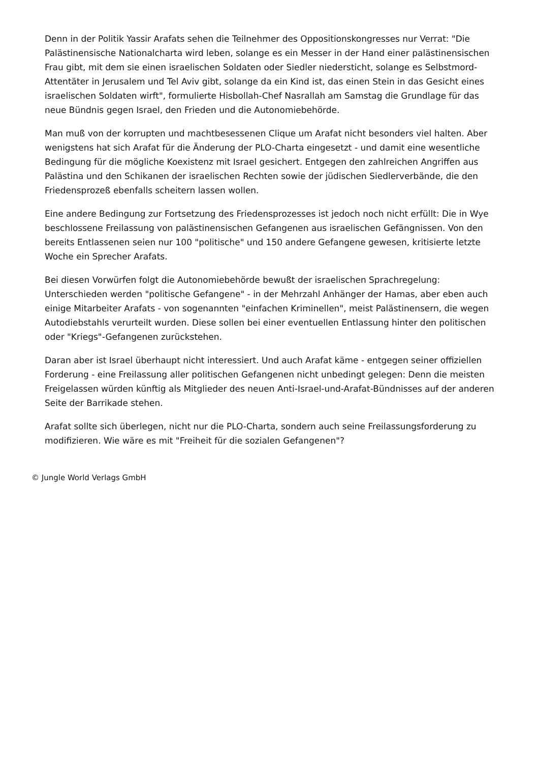Denn in der Politik Yassir Arafats sehen die Teilnehmer des Oppositionskongresses nur Verrat: "Die Palästinensische Nationalcharta wird leben, solange es ein Messer in der Hand einer palästinensischen Frau gibt, mit dem sie einen israelischen Soldaten oder Siedler niedersticht, solange es Selbstmord-Attentäter in Jerusalem und Tel Aviv gibt, solange da ein Kind ist, das einen Stein in das Gesicht eines israelischen Soldaten wirft", formulierte Hisbollah-Chef Nasrallah am Samstag die Grundlage für das neue Bündnis gegen Israel, den Frieden und die Autonomiebehörde.
Man muß von der korrupten und machtbesessenen Clique um Arafat nicht besonders viel halten. Aber wenigstens hat sich Arafat für die Änderung der PLO-Charta eingesetzt - und damit eine wesentliche Bedingung für die mögliche Koexistenz mit Israel gesichert. Entgegen den zahlreichen Angriffen aus Palästina und den Schikanen der israelischen Rechten sowie der jüdischen Siedlerverbände, die den Friedensprozeß ebenfalls scheitern lassen wollen.
Eine andere Bedingung zur Fortsetzung des Friedensprozesses ist jedoch noch nicht erfüllt: Die in Wye beschlossene Freilassung von palästinensischen Gefangenen aus israelischen Gefängnissen. Von den bereits Entlassenen seien nur 100 "politische" und 150 andere Gefangene gewesen, kritisierte letzte Woche ein Sprecher Arafats.
Bei diesen Vorwürfen folgt die Autonomiebehörde bewußt der israelischen Sprachregelung: Unterschieden werden "politische Gefangene" - in der Mehrzahl Anhänger der Hamas, aber eben auch einige Mitarbeiter Arafats - von sogenannten "einfachen Kriminellen", meist Palästinensern, die wegen Autodiebstahls verurteilt wurden. Diese sollen bei einer eventuellen Entlassung hinter den politischen oder "Kriegs"-Gefangenen zurückstehen.
Daran aber ist Israel überhaupt nicht interessiert. Und auch Arafat käme - entgegen seiner offiziellen Forderung - eine Freilassung aller politischen Gefangenen nicht unbedingt gelegen: Denn die meisten Freigelassen würden künftig als Mitglieder des neuen Anti-Israel-und-Arafat-Bündnisses auf der anderen Seite der Barrikade stehen.
Arafat sollte sich überlegen, nicht nur die PLO-Charta, sondern auch seine Freilassungsforderung zu modifizieren. Wie wäre es mit "Freiheit für die sozialen Gefangenen"?
© Jungle World Verlags GmbH